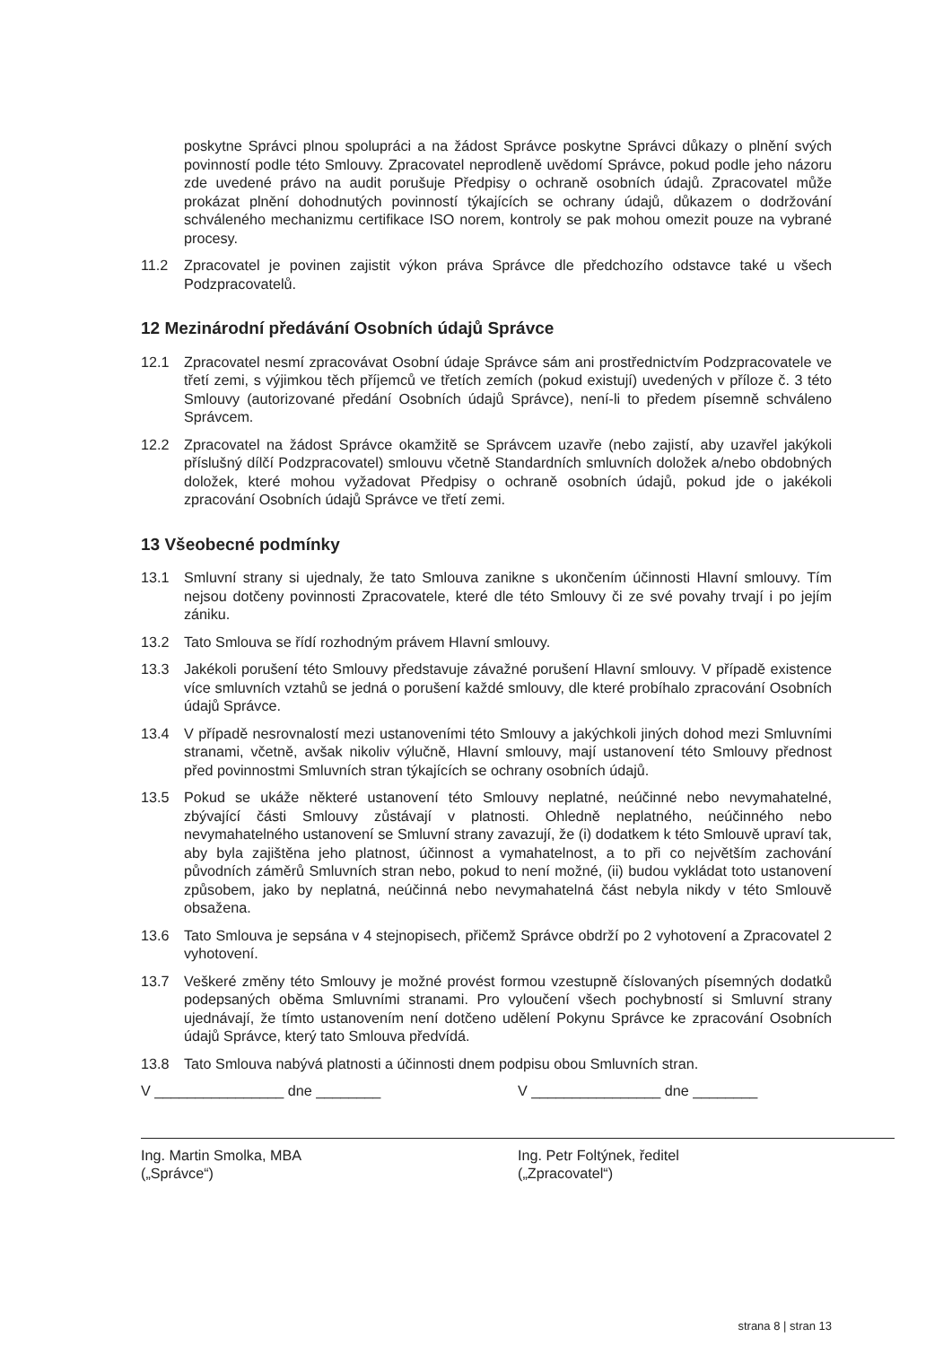poskytne Správci plnou spolupráci a na žádost Správce poskytne Správci důkazy o plnění svých povinností podle této Smlouvy. Zpracovatel neprodleně uvědomí Správce, pokud podle jeho názoru zde uvedené právo na audit porušuje Předpisy o ochraně osobních údajů. Zpracovatel může prokázat plnění dohodnutých povinností týkajících se ochrany údajů, důkazem o dodržování schváleného mechanizmu certifikace ISO norem, kontroly se pak mohou omezit pouze na vybrané procesy.
11.2 Zpracovatel je povinen zajistit výkon práva Správce dle předchozího odstavce také u všech Podzpracovatelů.
12 Mezinárodní předávání Osobních údajů Správce
12.1 Zpracovatel nesmí zpracovávat Osobní údaje Správce sám ani prostřednictvím Podzpracovatele ve třetí zemi, s výjimkou těch příjemců ve třetích zemích (pokud existují) uvedených v příloze č. 3 této Smlouvy (autorizované předání Osobních údajů Správce), není-li to předem písemně schváleno Správcem.
12.2 Zpracovatel na žádost Správce okamžitě se Správcem uzavře (nebo zajistí, aby uzavřel jakýkoli příslušný dílčí Podzpracovatel) smlouvu včetně Standardních smluvních doložek a/nebo obdobných doložek, které mohou vyžadovat Předpisy o ochraně osobních údajů, pokud jde o jakékoli zpracování Osobních údajů Správce ve třetí zemi.
13 Všeobecné podmínky
13.1 Smluvní strany si ujednaly, že tato Smlouva zanikne s ukončením účinnosti Hlavní smlouvy. Tím nejsou dotčeny povinnosti Zpracovatele, které dle této Smlouvy či ze své povahy trvají i po jejím zániku.
13.2 Tato Smlouva se řídí rozhodným právem Hlavní smlouvy.
13.3 Jakékoli porušení této Smlouvy představuje závažné porušení Hlavní smlouvy. V případě existence více smluvních vztahů se jedná o porušení každé smlouvy, dle které probíhalo zpracování Osobních údajů Správce.
13.4 V případě nesrovnalostí mezi ustanoveními této Smlouvy a jakýchkoli jiných dohod mezi Smluvními stranami, včetně, avšak nikoliv výlučně, Hlavní smlouvy, mají ustanovení této Smlouvy přednost před povinnostmi Smluvních stran týkajících se ochrany osobních údajů.
13.5 Pokud se ukáže některé ustanovení této Smlouvy neplatné, neúčinné nebo nevymahatelné, zbývající části Smlouvy zůstávají v platnosti. Ohledně neplatného, neúčinného nebo nevymahatelného ustanovení se Smluvní strany zavazují, že (i) dodatkem k této Smlouvě upraví tak, aby byla zajištěna jeho platnost, účinnost a vymahatelnost, a to při co největším zachování původních záměrů Smluvních stran nebo, pokud to není možné, (ii) budou vykládat toto ustanovení způsobem, jako by neplatná, neúčinná nebo nevymahatelná část nebyla nikdy v této Smlouvě obsažena.
13.6 Tato Smlouva je sepsána v 4 stejnopisech, přičemž Správce obdrží po 2 vyhotovení a Zpracovatel 2 vyhotovení.
13.7 Veškeré změny této Smlouvy je možné provést formou vzestupně číslovaných písemných dodatků podepsaných oběma Smluvními stranami. Pro vyloučení všech pochybností si Smluvní strany ujednávají, že tímto ustanovením není dotčeno udělení Pokynu Správce ke zpracování Osobních údajů Správce, který tato Smlouva předvídá.
13.8 Tato Smlouva nabývá platnosti a účinnosti dnem podpisu obou Smluvních stran.
V ________________ dne ________
Ing. Martin Smolka, MBA
(„Správce“)
V ________________ dne ________
Ing. Petr Foltýnek, ředitel
(„Zpracovatel“)
strana 8 | stran 13